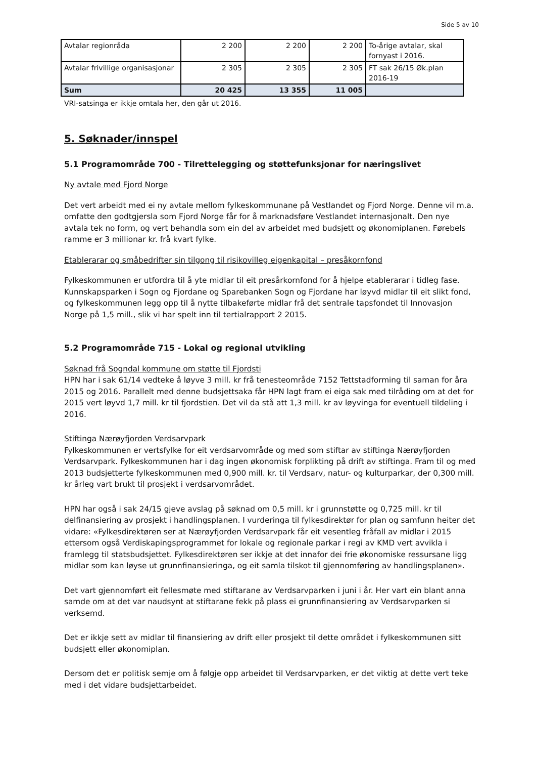Side 5 av 10
| Avtalar regionråda | 2 200 | 2 200 | 2 200 | To-årige avtalar, skal fornyast i 2016. |
| Avtalar frivillige organisasjonar | 2 305 | 2 305 | 2 305 | FT sak 26/15 Øk.plan 2016-19 |
| Sum | 20 425 | 13 355 | 11 005 | |
VRI-satsinga er ikkje omtala her, den går ut 2016.
5. Søknader/innspel
5.1 Programområde 700 - Tilrettelegging og støttefunksjonar for næringslivet
Ny avtale med Fjord Norge
Det vert arbeidt med ei ny avtale mellom fylkeskommunane på Vestlandet og Fjord Norge. Denne vil m.a. omfatte den godtgjersla som Fjord Norge får for å marknadsføre Vestlandet internasjonalt. Den nye avtala tek no form, og vert behandla som ein del av arbeidet med budsjett og økonomiplanen. Førebels ramme er 3 millionar kr. frå kvart fylke.
Etablerarar og småbedrifter sin tilgong til risikovilleg eigenkapital – presåkornfond
Fylkeskommunen er utfordra til å yte midlar til eit presårkornfond for å hjelpe etablerarar i tidleg fase. Kunnskapsparken i Sogn og Fjordane og Sparebanken Sogn og Fjordane har løyvd midlar til eit slikt fond, og fylkeskommunen legg opp til å nytte tilbakeførte midlar frå det sentrale tapsfondet til Innovasjon Norge på 1,5 mill., slik vi har spelt inn til tertialrapport 2 2015.
5.2 Programområde 715 - Lokal og regional utvikling
Søknad frå Sogndal kommune om støtte til Fjordsti
HPN har i sak 61/14 vedteke å løyve 3 mill. kr frå tenesteområde 7152 Tettstadforming til saman for åra 2015 og 2016. Parallelt med denne budsjettsaka får HPN lagt fram ei eiga sak med tilråding om at det for 2015 vert løyvd 1,7 mill. kr til fjordstien. Det vil da stå att 1,3 mill. kr av løyvinga for eventuell tildeling i 2016.
Stiftinga Nærøyfjorden Verdsarvpark
Fylkeskommunen er vertsfylke for eit verdsarvområde og med som stiftar av stiftinga Nærøyfjorden Verdsarvpark. Fylkeskommunen har i dag ingen økonomisk forplikting på drift av stiftinga. Fram til og med 2013 budsjetterte fylkeskommunen med 0,900 mill. kr. til Verdsarv, natur- og kulturparkar, der 0,300 mill. kr årleg vart brukt til prosjekt i verdsarvområdet.
HPN har også i sak 24/15 gjeve avslag på søknad om 0,5 mill. kr i grunnstøtte og 0,725 mill. kr til delfinansiering av prosjekt i handlingsplanen. I vurderinga til fylkesdirektør for plan og samfunn heiter det vidare: «Fylkesdirektøren ser at Nærøyfjorden Verdsarvpark får eit vesentleg fråfall av midlar i 2015 ettersom også Verdiskapingsprogrammet for lokale og regionale parkar i regi av KMD vert avvikla i framlegg til statsbudsjettet. Fylkesdirektøren ser ikkje at det innafor dei frie økonomiske ressursane ligg midlar som kan løyse ut grunnfinansieringa, og eit samla tilskot til gjennomføring av handlingsplanen».
Det vart gjennomført eit fellesmøte med stiftarane av Verdsarvparken i juni i år. Her vart ein blant anna samde om at det var naudsynt at stiftarane fekk på plass ei grunnfinansiering av Verdsarvparken si verksemd.
Det er ikkje sett av midlar til finansiering av drift eller prosjekt til dette området i fylkeskommunen sitt budsjett eller økonomiplan.
Dersom det er politisk semje om å følgje opp arbeidet til Verdsarvparken, er det viktig at dette vert teke med i det vidare budsjettarbeidet.